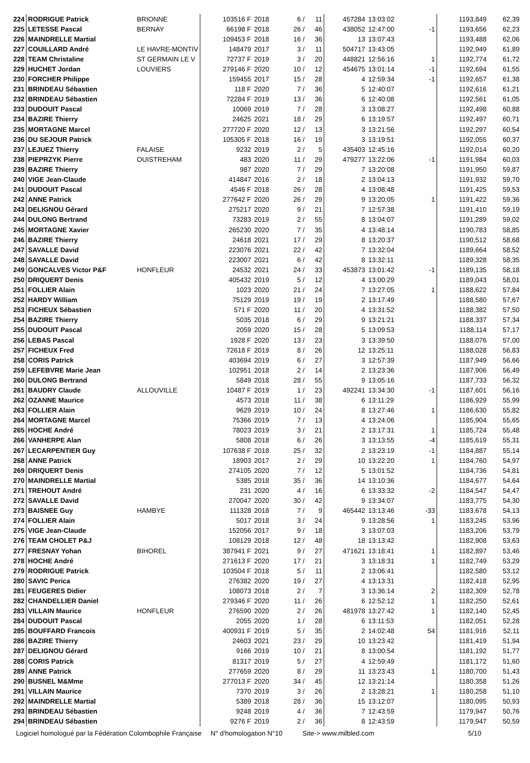| 224 | RODRIGUE Patrick | BRIONNE | 103516 F | 2018 | 6 / | 11 | 457284 | 13:03:02 | | 1193,849 | 62,39 |
| 225 | LETESSE Pascal | BERNAY | 66198 F | 2018 | 26 / | 46 | 438052 | 12:47:00 | -1 | 1193,656 | 62,23 |
| 226 | MAINDRELLE Martial | | 109453 F | 2018 | 16 / | 36 | 13 | 13:07:43 | | 1193,488 | 62,06 |
| 227 | COUILLARD André | LE HAVRE-MONTIV | 148479 | 2017 | 3 / | 11 | 504717 | 13:43:05 | | 1192,949 | 61,89 |
| 228 | TEAM Christaline | ST GERMAIN LE V | 72737 F | 2019 | 3 / | 20 | 448821 | 12:56:16 | 1 | 1192,774 | 61,72 |
| 229 | HUCHET Jordan | LOUVIERS | 279146 F | 2020 | 10 / | 12 | 454675 | 13:01:14 | -1 | 1192,694 | 61,55 |
| 230 | FORCHER Philippe | | 159455 | 2017 | 15 / | 28 | 4 | 12:59:34 | -1 | 1192,657 | 61,38 |
| 231 | BRINDEAU Sébastien | | 118 F | 2020 | 7 / | 36 | 5 | 12:40:07 | | 1192,616 | 61,21 |
| 232 | BRINDEAU Sébastien | | 72284 F | 2019 | 13 / | 36 | 6 | 12:40:08 | | 1192,561 | 61,05 |
| 233 | DUDOUIT Pascal | | 10069 | 2019 | 7 / | 28 | 3 | 13:08:27 | | 1192,498 | 60,88 |
| 234 | BAZIRE Thierry | | 24625 | 2021 | 18 / | 29 | 6 | 13:19:57 | | 1192,497 | 60,71 |
| 235 | MORTAGNE Marcel | | 277720 F | 2020 | 12 / | 13 | 3 | 13:21:56 | | 1192,297 | 60,54 |
| 236 | DU SEJOUR Patrick | | 105305 F | 2018 | 16 / | 19 | 3 | 13:19:51 | | 1192,055 | 60,37 |
| 237 | LEJUEZ Thierry | FALAISE | 9232 | 2019 | 2 / | 5 | 435403 | 12:45:16 | | 1192,014 | 60,20 |
| 238 | PIEPRZYK Pierre | OUISTREHAM | 483 | 2020 | 11 / | 29 | 479277 | 13:22:06 | -1 | 1191,984 | 60,03 |
| 239 | BAZIRE Thierry | | 987 | 2020 | 7 / | 29 | 7 | 13:20:08 | | 1191,950 | 59,87 |
| 240 | VIGE Jean-Claude | | 414847 | 2016 | 2 / | 18 | 2 | 13:04:13 | | 1191,932 | 59,70 |
| 241 | DUDOUIT Pascal | | 4546 F | 2018 | 26 / | 28 | 4 | 13:08:48 | | 1191,425 | 59,53 |
| 242 | ANNE Patrick | | 277642 F | 2020 | 26 / | 29 | 9 | 13:20:05 | 1 | 1191,422 | 59,36 |
| 243 | DELIGNOU Gérard | | 275217 | 2020 | 9 / | 21 | 7 | 12:57:38 | | 1191,410 | 59,19 |
| 244 | DULONG Bertrand | | 73283 | 2019 | 2 / | 55 | 8 | 13:04:07 | | 1191,289 | 59,02 |
| 245 | MORTAGNE Xavier | | 265230 | 2020 | 7 / | 35 | 4 | 13:48:14 | | 1190,783 | 58,85 |
| 246 | BAZIRE Thierry | | 24618 | 2021 | 17 / | 29 | 8 | 13:20:37 | | 1190,512 | 58,68 |
| 247 | SAVALLE David | | 223076 | 2021 | 22 / | 42 | 7 | 13:32:04 | | 1189,664 | 58,52 |
| 248 | SAVALLE David | | 223007 | 2021 | 6 / | 42 | 8 | 13:32:11 | | 1189,328 | 58,35 |
| 249 | GONCALVES Victor P&F | HONFLEUR | 24532 | 2021 | 24 / | 33 | 453873 | 13:01:42 | -1 | 1189,135 | 58,18 |
| 250 | DRIQUERT Denis | | 405432 | 2019 | 5 / | 12 | 4 | 13:00:29 | | 1189,043 | 58,01 |
| 251 | FOLLIER Alain | | 1023 | 2020 | 21 / | 24 | 7 | 13:27:05 | 1 | 1188,622 | 57,84 |
| 252 | HARDY William | | 75129 | 2019 | 19 / | 19 | 2 | 13:17:49 | | 1188,580 | 57,67 |
| 253 | FICHEUX Sébastien | | 571 F | 2020 | 11 / | 20 | 4 | 13:31:52 | | 1188,382 | 57,50 |
| 254 | BAZIRE Thierry | | 5035 | 2018 | 6 / | 29 | 9 | 13:21:21 | | 1188,337 | 57,34 |
| 255 | DUDOUIT Pascal | | 2059 | 2020 | 15 / | 28 | 5 | 13:09:53 | | 1188,114 | 57,17 |
| 256 | LEBAS Pascal | | 1928 F | 2020 | 13 / | 23 | 3 | 13:39:50 | | 1188,076 | 57,00 |
| 257 | FICHEUX Fred | | 72618 F | 2019 | 8 / | 26 | 12 | 13:25:11 | | 1188,028 | 56,83 |
| 258 | CORIS Patrick | | 403694 | 2019 | 6 / | 27 | 3 | 12:57:39 | | 1187,949 | 56,66 |
| 259 | LEFEBVRE Marie Jean | | 102951 | 2018 | 2 / | 14 | 2 | 13:23:36 | | 1187,906 | 56,49 |
| 260 | DULONG Bertrand | | 5849 | 2018 | 28 / | 55 | 9 | 13:05:16 | | 1187,733 | 56,32 |
| 261 | BAUDRY Claude | ALLOUVILLE | 10487 F | 2019 | 1 / | 23 | 492241 | 13:34:30 | -1 | 1187,601 | 56,16 |
| 262 | OZANNE Maurice | | 4573 | 2018 | 11 / | 38 | 6 | 13:11:29 | | 1186,929 | 55,99 |
| 263 | FOLLIER Alain | | 9629 | 2019 | 10 / | 24 | 8 | 13:27:46 | 1 | 1186,630 | 55,82 |
| 264 | MORTAGNE Marcel | | 75366 | 2019 | 7 / | 13 | 4 | 13:24:06 | | 1185,904 | 55,65 |
| 265 | HOCHE André | | 78023 | 2019 | 3 / | 21 | 2 | 13:17:31 | 1 | 1185,724 | 55,48 |
| 266 | VANHERPE Alan | | 5808 | 2018 | 6 / | 26 | 3 | 13:13:55 | -4 | 1185,619 | 55,31 |
| 267 | LECARPENTIER Guy | | 107638 F | 2018 | 25 / | 32 | 2 | 13:23:19 | -1 | 1184,887 | 55,14 |
| 268 | ANNE Patrick | | 18903 | 2017 | 2 / | 29 | 10 | 13:22:20 | 1 | 1184,760 | 54,97 |
| 269 | DRIQUERT Denis | | 274105 | 2020 | 7 / | 12 | 5 | 13:01:52 | | 1184,736 | 54,81 |
| 270 | MAINDRELLE Martial | | 5385 | 2018 | 35 / | 36 | 14 | 13:10:36 | | 1184,677 | 54,64 |
| 271 | TREHOUT André | | 231 | 2020 | 4 / | 16 | 6 | 13:33:32 | -2 | 1184,547 | 54,47 |
| 272 | SAVALLE David | | 270047 | 2020 | 30 / | 42 | 9 | 13:34:07 | | 1183,775 | 54,30 |
| 273 | BAISNEE Guy | HAMBYE | 111328 | 2018 | 7 / | 9 | 465442 | 13:13:46 | -33 | 1183,678 | 54,13 |
| 274 | FOLLIER Alain | | 5017 | 2018 | 3 / | 24 | 9 | 13:28:56 | 1 | 1183,245 | 53,96 |
| 275 | VIGE Jean-Claude | | 152056 | 2017 | 9 / | 18 | 3 | 13:07:03 | | 1183,206 | 53,79 |
| 276 | TEAM CHOLET P&J | | 108129 | 2018 | 12 / | 48 | 18 | 13:13:42 | | 1182,908 | 53,63 |
| 277 | FRESNAY Yohan | BIHOREL | 387941 F | 2021 | 9 / | 27 | 471621 | 13:18:41 | 1 | 1182,897 | 53,46 |
| 278 | HOCHE André | | 271613 F | 2020 | 17 / | 21 | 3 | 13:18:31 | 1 | 1182,749 | 53,29 |
| 279 | RODRIGUE Patrick | | 103504 F | 2018 | 5 / | 11 | 2 | 13:06:41 | | 1182,580 | 53,12 |
| 280 | SAVIC Perica | | 276382 | 2020 | 19 / | 27 | 4 | 13:13:31 | | 1182,418 | 52,95 |
| 281 | FEUGERES Didier | | 108073 | 2018 | 2 / | 7 | 3 | 13:36:14 | 2 | 1182,309 | 52,78 |
| 282 | CHANDELLIER Daniel | | 279346 F | 2020 | 11 / | 26 | 6 | 12:52:12 | 1 | 1182,250 | 52,61 |
| 283 | VILLAIN Maurice | HONFLEUR | 276590 | 2020 | 2 / | 26 | 481978 | 13:27:42 | 1 | 1182,140 | 52,45 |
| 284 | DUDOUIT Pascal | | 2055 | 2020 | 1 / | 28 | 6 | 13:11:53 | | 1182,051 | 52,28 |
| 285 | BOUFFARD Francois | | 400931 F | 2019 | 5 / | 35 | 2 | 14:02:48 | 54 | 1181,916 | 52,11 |
| 286 | BAZIRE Thierry | | 24603 | 2021 | 23 / | 29 | 10 | 13:23:42 | | 1181,419 | 51,94 |
| 287 | DELIGNOU Gérard | | 9166 | 2019 | 10 / | 21 | 8 | 13:00:54 | | 1181,192 | 51,77 |
| 288 | CORIS Patrick | | 81317 | 2019 | 5 / | 27 | 4 | 12:59:49 | | 1181,172 | 51,60 |
| 289 | ANNE Patrick | | 277659 | 2020 | 8 / | 29 | 11 | 13:23:43 | 1 | 1180,700 | 51,43 |
| 290 | BUSNEL M&Mme | | 277013 F | 2020 | 34 / | 45 | 12 | 13:21:14 | | 1180,358 | 51,26 |
| 291 | VILLAIN Maurice | | 7370 | 2019 | 3 / | 26 | 2 | 13:28:21 | 1 | 1180,258 | 51,10 |
| 292 | MAINDRELLE Martial | | 5389 | 2018 | 28 / | 36 | 15 | 13:12:07 | | 1180,095 | 50,93 |
| 293 | BRINDEAU Sébastien | | 9248 | 2019 | 4 / | 36 | 7 | 12:43:59 | | 1179,947 | 50,76 |
| 294 | BRINDEAU Sébastien | | 9276 F | 2019 | 2 / | 36 | 8 | 12:43:59 | | 1179,947 | 50,59 |
Logiciel homologué par la Fédération Colombophile Française N° d'homologation N°10 Site-> www.milbled.com 5/10